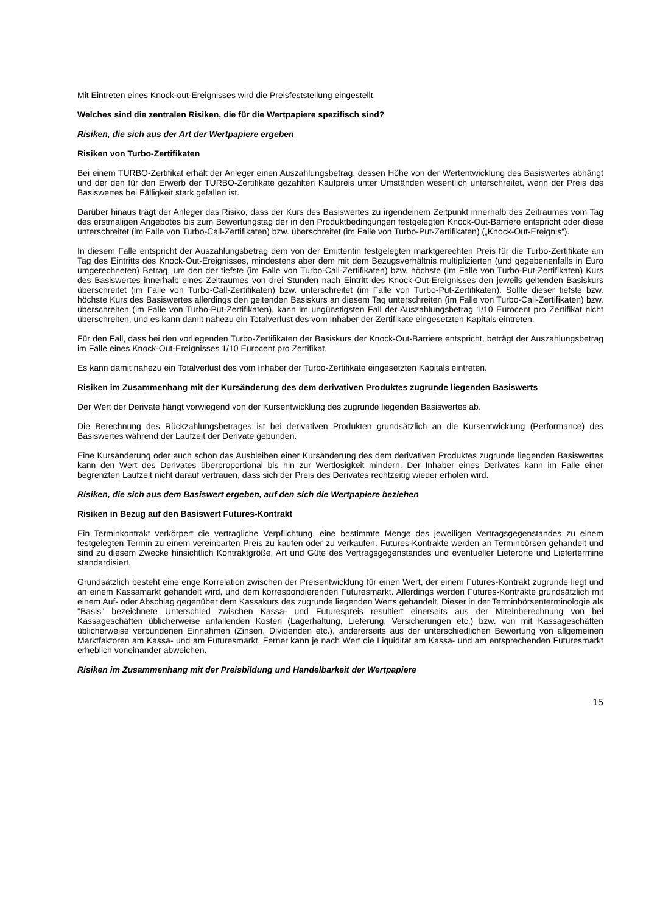Mit Eintreten eines Knock-out-Ereignisses wird die Preisfeststellung eingestellt.
Welches sind die zentralen Risiken, die für die Wertpapiere spezifisch sind?
Risiken, die sich aus der Art der Wertpapiere ergeben
Risiken von Turbo-Zertifikaten
Bei einem TURBO-Zertifikat erhält der Anleger einen Auszahlungsbetrag, dessen Höhe von der Wertentwicklung des Basiswertes abhängt und der den für den Erwerb der TURBO-Zertifikate gezahlten Kaufpreis unter Umständen wesentlich unterschreitet, wenn der Preis des Basiswertes bei Fälligkeit stark gefallen ist.
Darüber hinaus trägt der Anleger das Risiko, dass der Kurs des Basiswertes zu irgendeinem Zeitpunkt innerhalb des Zeitraumes vom Tag des erstmaligen Angebotes bis zum Bewertungstag der in den Produktbedingungen festgelegten Knock-Out-Barriere entspricht oder diese unterschreitet (im Falle von Turbo-Call-Zertifikaten) bzw. überschreitet (im Falle von Turbo-Put-Zertifikaten) („Knock-Out-Ereignis“).
In diesem Falle entspricht der Auszahlungsbetrag dem von der Emittentin festgelegten marktgerechten Preis für die Turbo-Zertifikate am Tag des Eintritts des Knock-Out-Ereignisses, mindestens aber dem mit dem Bezugsverhältnis multiplizierten (und gegebenenfalls in Euro umgerechneten) Betrag, um den der tiefste (im Falle von Turbo-Call-Zertifikaten) bzw. höchste (im Falle von Turbo-Put-Zertifikaten) Kurs des Basiswertes innerhalb eines Zeitraumes von drei Stunden nach Eintritt des Knock-Out-Ereignisses den jeweils geltenden Basiskurs überschreitet (im Falle von Turbo-Call-Zertifikaten) bzw. unterschreitet (im Falle von Turbo-Put-Zertifikaten). Sollte dieser tiefste bzw. höchste Kurs des Basiswertes allerdings den geltenden Basiskurs an diesem Tag unterschreiten (im Falle von Turbo-Call-Zertifikaten) bzw. überschreiten (im Falle von Turbo-Put-Zertifikaten), kann im ungünstigsten Fall der Auszahlungsbetrag 1/10 Eurocent pro Zertifikat nicht überschreiten, und es kann damit nahezu ein Totalverlust des vom Inhaber der Zertifikate eingesetzten Kapitals eintreten.
Für den Fall, dass bei den vorliegenden Turbo-Zertifikaten der Basiskurs der Knock-Out-Barriere entspricht, beträgt der Auszahlungsbetrag im Falle eines Knock-Out-Ereignisses 1/10 Eurocent pro Zertifikat.
Es kann damit nahezu ein Totalverlust des vom Inhaber der Turbo-Zertifikate eingesetzten Kapitals eintreten.
Risiken im Zusammenhang mit der Kursänderung des dem derivativen Produktes zugrunde liegenden Basiswerts
Der Wert der Derivate hängt vorwiegend von der Kursentwicklung des zugrunde liegenden Basiswertes ab.
Die Berechnung des Rückzahlungsbetrages ist bei derivativen Produkten grundsätzlich an die Kursentwicklung (Performance) des Basiswertes während der Laufzeit der Derivate gebunden.
Eine Kursänderung oder auch schon das Ausbleiben einer Kursänderung des dem derivativen Produktes zugrunde liegenden Basiswertes kann den Wert des Derivates überproportional bis hin zur Wertlosigkeit mindern. Der Inhaber eines Derivates kann im Falle einer begrenzten Laufzeit nicht darauf vertrauen, dass sich der Preis des Derivates rechtzeitig wieder erholen wird.
Risiken, die sich aus dem Basiswert ergeben, auf den sich die Wertpapiere beziehen
Risiken in Bezug auf den Basiswert Futures-Kontrakt
Ein Terminkontrakt verkörpert die vertragliche Verpflichtung, eine bestimmte Menge des jeweiligen Vertragsgegenstandes zu einem festgelegten Termin zu einem vereinbarten Preis zu kaufen oder zu verkaufen. Futures-Kontrakte werden an Terminbörsen gehandelt und sind zu diesem Zwecke hinsichtlich Kontraktgröße, Art und Güte des Vertragsgegenstandes und eventueller Lieferorte und Liefertermine standardisiert.
Grundsätzlich besteht eine enge Korrelation zwischen der Preisentwicklung für einen Wert, der einem Futures-Kontrakt zugrunde liegt und an einem Kassamarkt gehandelt wird, und dem korrespondierenden Futuresmarkt. Allerdings werden Futures-Kontrakte grundsätzlich mit einem Auf- oder Abschlag gegenüber dem Kassakurs des zugrunde liegenden Werts gehandelt. Dieser in der Terminbörsenterminologie als "Basis" bezeichnete Unterschied zwischen Kassa- und Futurespreis resultiert einerseits aus der Miteinberechnung von bei Kassageschäften üblicherweise anfallenden Kosten (Lagerhaltung, Lieferung, Versicherungen etc.) bzw. von mit Kassageschäften üblicherweise verbundenen Einnahmen (Zinsen, Dividenden etc.), andererseits aus der unterschiedlichen Bewertung von allgemeinen Marktfaktoren am Kassa- und am Futuresmarkt. Ferner kann je nach Wert die Liquidität am Kassa- und am entsprechenden Futuresmarkt erheblich voneinander abweichen.
Risiken im Zusammenhang mit der Preisbildung und Handelbarkeit der Wertpapiere
15